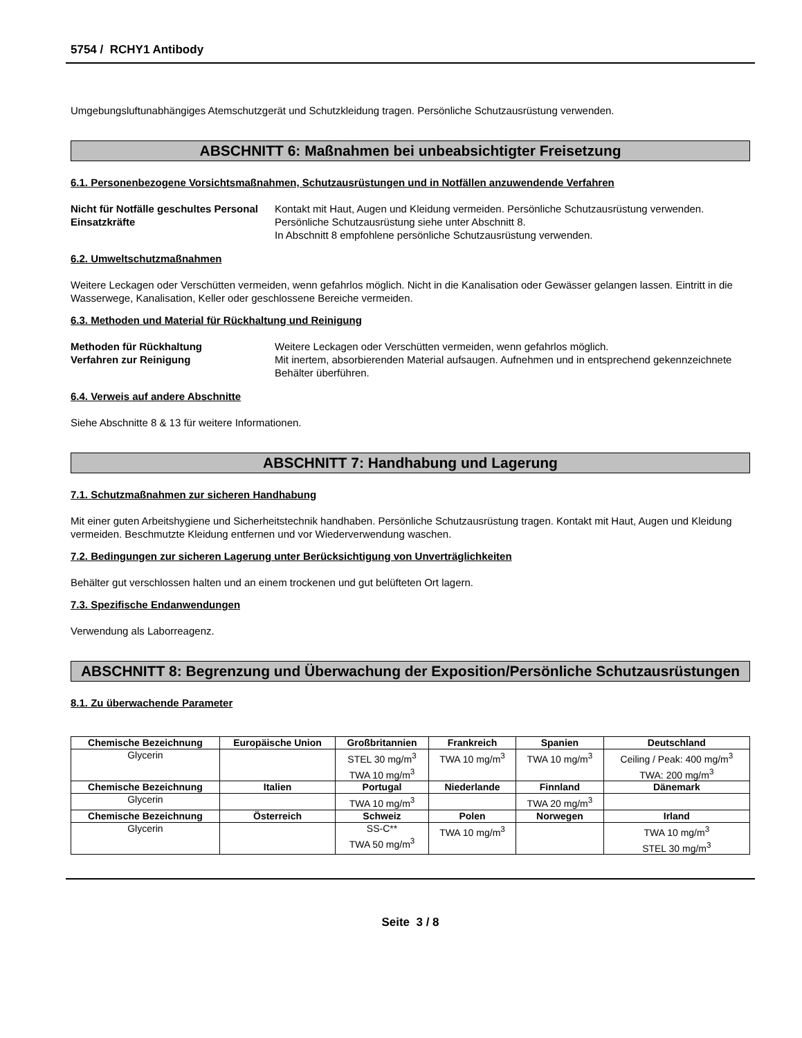5754 / RCHY1 Antibody
Umgebungsluftunabhängiges Atemschutzgerät und Schutzkleidung tragen. Persönliche Schutzausrüstung verwenden.
ABSCHNITT 6: Maßnahmen bei unbeabsichtigter Freisetzung
6.1. Personenbezogene Vorsichtsmaßnahmen, Schutzausrüstungen und in Notfällen anzuwendende Verfahren
Nicht für Notfälle geschultes Personal
Einsatzkräfte
Kontakt mit Haut, Augen und Kleidung vermeiden. Persönliche Schutzausrüstung verwenden. Persönliche Schutzausrüstung siehe unter Abschnitt 8.
In Abschnitt 8 empfohlene persönliche Schutzausrüstung verwenden.
6.2. Umweltschutzmaßnahmen
Weitere Leckagen oder Verschütten vermeiden, wenn gefahrlos möglich. Nicht in die Kanalisation oder Gewässer gelangen lassen. Eintritt in die Wasserwege, Kanalisation, Keller oder geschlossene Bereiche vermeiden.
6.3. Methoden und Material für Rückhaltung und Reinigung
Methoden für Rückhaltung
Verfahren zur Reinigung
Weitere Leckagen oder Verschütten vermeiden, wenn gefahrlos möglich.
Mit inertem, absorbierenden Material aufsaugen. Aufnehmen und in entsprechend gekennzeichnete Behälter überführen.
6.4. Verweis auf andere Abschnitte
Siehe Abschnitte 8 & 13 für weitere Informationen.
ABSCHNITT 7: Handhabung und Lagerung
7.1. Schutzmaßnahmen zur sicheren Handhabung
Mit einer guten Arbeitshygiene und Sicherheitstechnik handhaben. Persönliche Schutzausrüstung tragen. Kontakt mit Haut, Augen und Kleidung vermeiden. Beschmutzte Kleidung entfernen und vor Wiederverwendung waschen.
7.2. Bedingungen zur sicheren Lagerung unter Berücksichtigung von Unverträglichkeiten
Behälter gut verschlossen halten und an einem trockenen und gut belüfteten Ort lagern.
7.3. Spezifische Endanwendungen
Verwendung als Laborreagenz.
ABSCHNITT 8: Begrenzung und Überwachung der Exposition/Persönliche Schutzausrüstungen
8.1. Zu überwachende Parameter
| Chemische Bezeichnung | Europäische Union | Großbritannien | Frankreich | Spanien | Deutschland |
| --- | --- | --- | --- | --- | --- |
| Glycerin | | STEL 30 mg/m<sup>3</sup> TWA 10 mg/m<sup>3</sup> | TWA 10 mg/m<sup>3</sup> | TWA 10 mg/m<sup>3</sup> | Ceiling / Peak: 400 mg/m<sup>3</sup> TWA: 200 mg/m<sup>3</sup> |
| Chemische Bezeichnung | Italien | Portugal | Niederlande | Finnland | Dänemark |
| Glycerin | | TWA 10 mg/m<sup>3</sup> | | TWA 20 mg/m<sup>3</sup> | |
| Chemische Bezeichnung | Österreich | Schweiz | Polen | Norwegen | Irland |
| Glycerin | | SS-C** TWA 50 mg/m<sup>3</sup> | TWA 10 mg/m<sup>3</sup> | | TWA 10 mg/m<sup>3</sup> STEL 30 mg/m<sup>3</sup> |
Seite 3 / 8